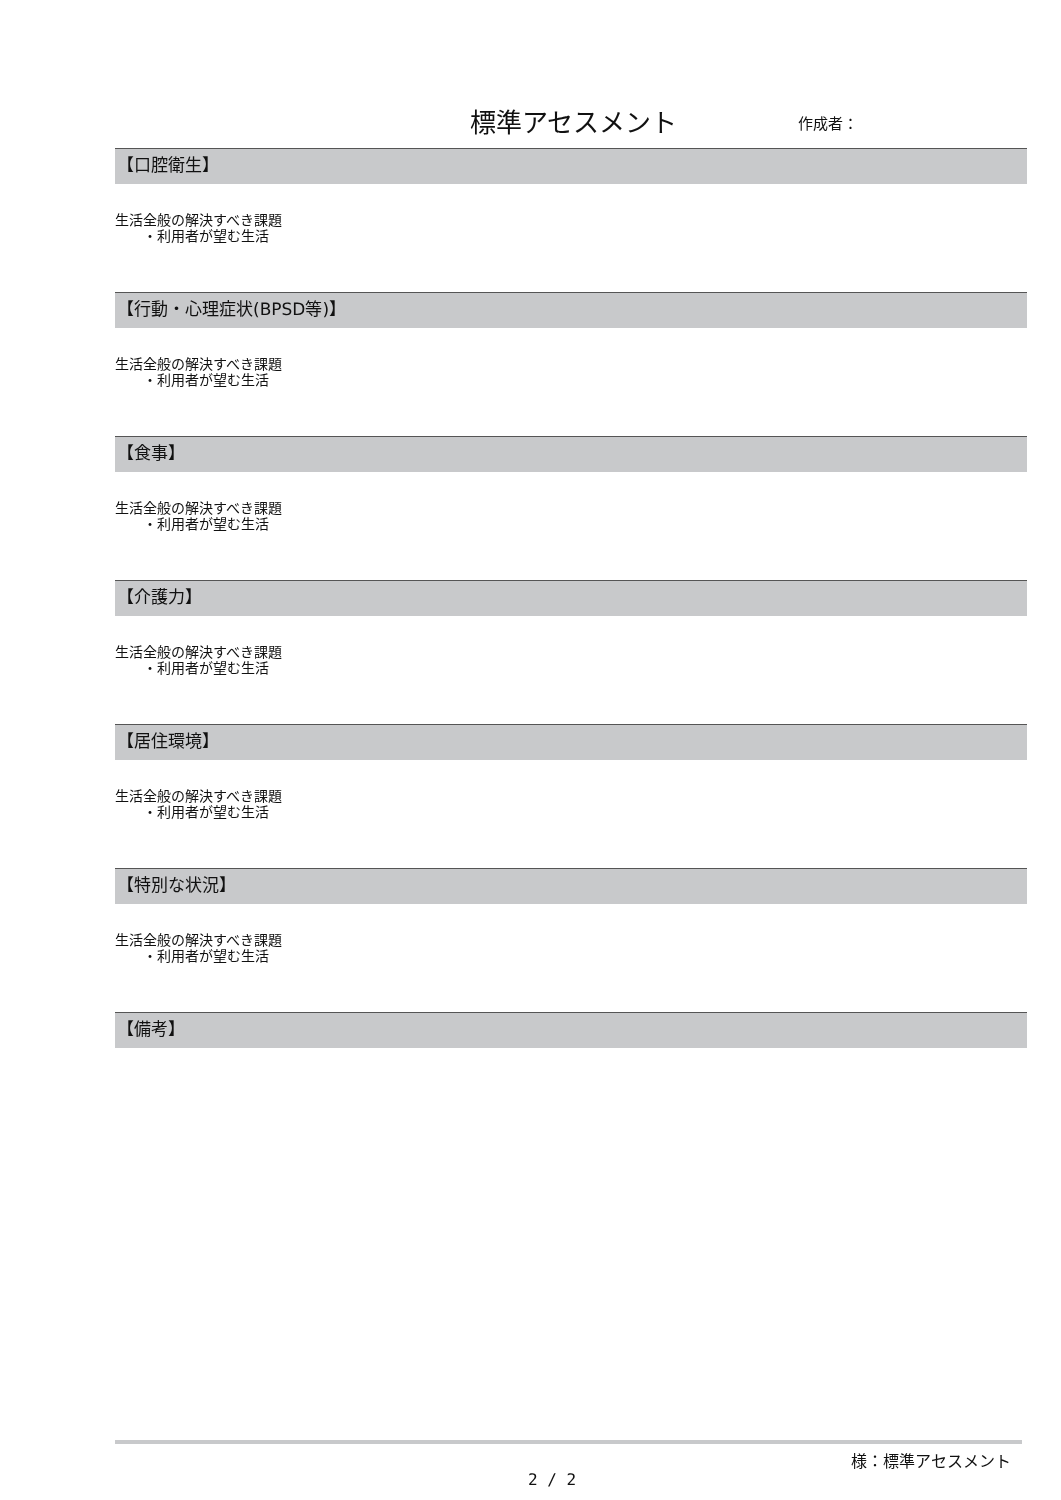標準アセスメント 作成者：
【口腔衛生】
生活全般の解決すべき課題
・利用者が望む生活
【行動・心理症状(BPSD等)】
生活全般の解決すべき課題
・利用者が望む生活
【食事】
生活全般の解決すべき課題
・利用者が望む生活
【介護力】
生活全般の解決すべき課題
・利用者が望む生活
【居住環境】
生活全般の解決すべき課題
・利用者が望む生活
【特別な状況】
生活全般の解決すべき課題
・利用者が望む生活
【備考】
様：標準アセスメント
2 / 2